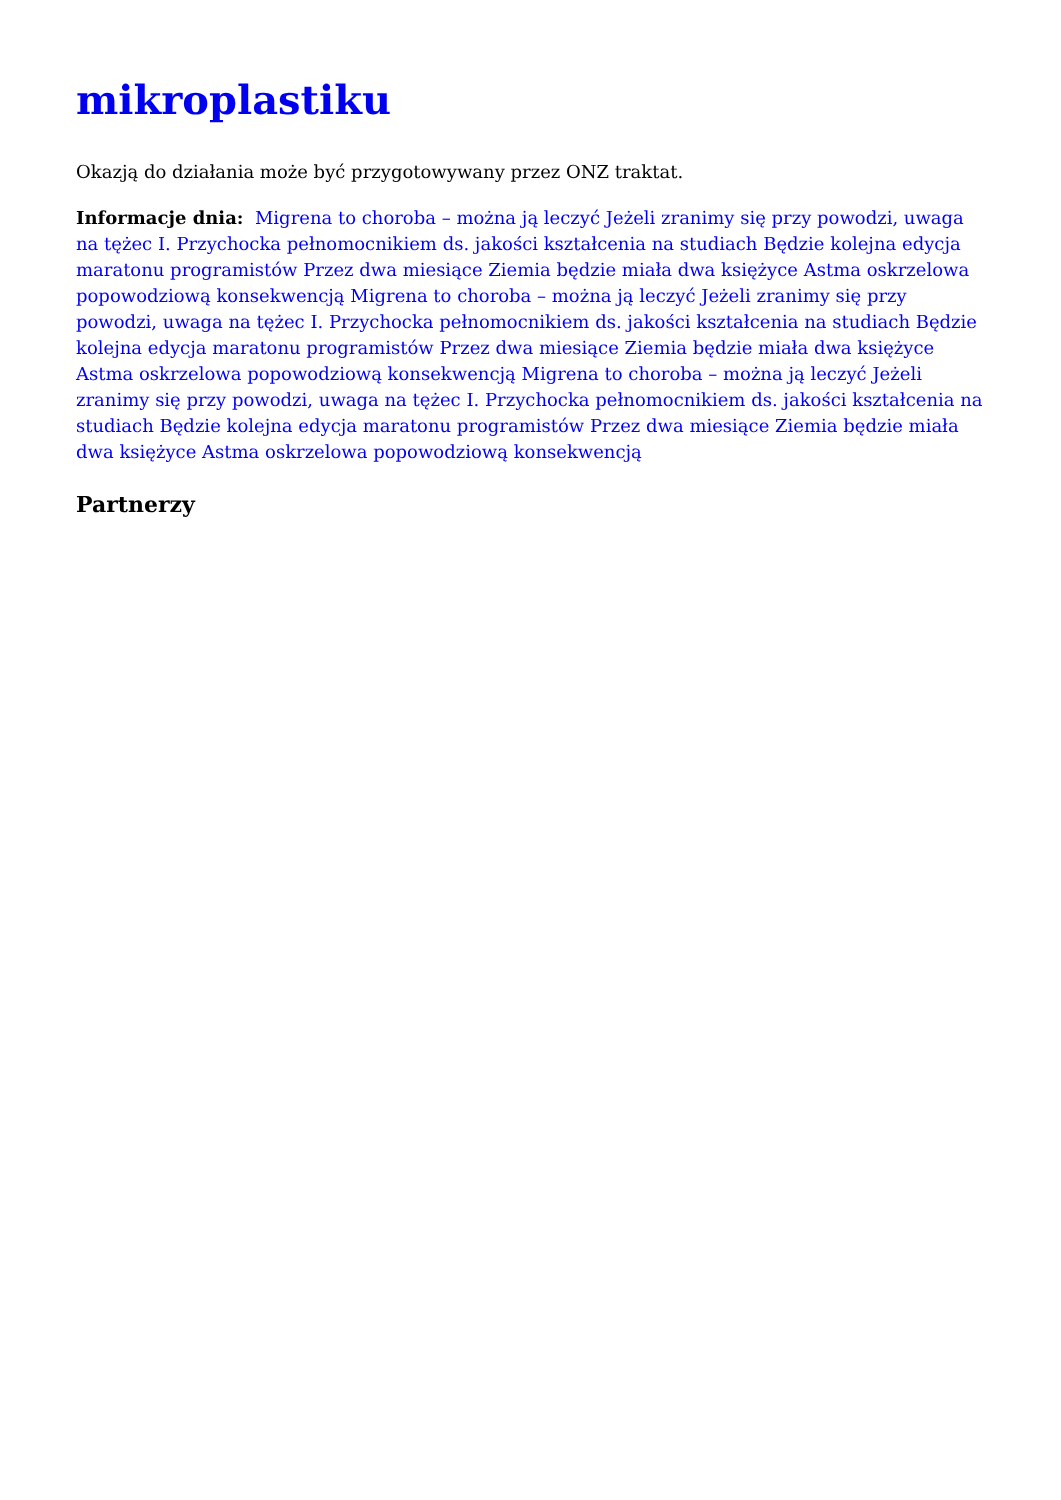mikroplastiku
Okazją do działania może być przygotowywany przez ONZ traktat.
Informacje dnia: Migrena to choroba – można ją leczyć Jeżeli zranimy się przy powodzi, uwaga na tężec I. Przychocka pełnomocnikiem ds. jakości kształcenia na studiach Będzie kolejna edycja maratonu programistów Przez dwa miesiące Ziemia będzie miała dwa księżyce Astma oskrzelowa popowodziową konsekwencją Migrena to choroba – można ją leczyć Jeżeli zranimy się przy powodzi, uwaga na tężec I. Przychocka pełnomocnikiem ds. jakości kształcenia na studiach Będzie kolejna edycja maratonu programistów Przez dwa miesiące Ziemia będzie miała dwa księżyce Astma oskrzelowa popowodziową konsekwencją Migrena to choroba – można ją leczyć Jeżeli zranimy się przy powodzi, uwaga na tężec I. Przychocka pełnomocnikiem ds. jakości kształcenia na studiach Będzie kolejna edycja maratonu programistów Przez dwa miesiące Ziemia będzie miała dwa księżyce Astma oskrzelowa popowodziową konsekwencją
Partnerzy